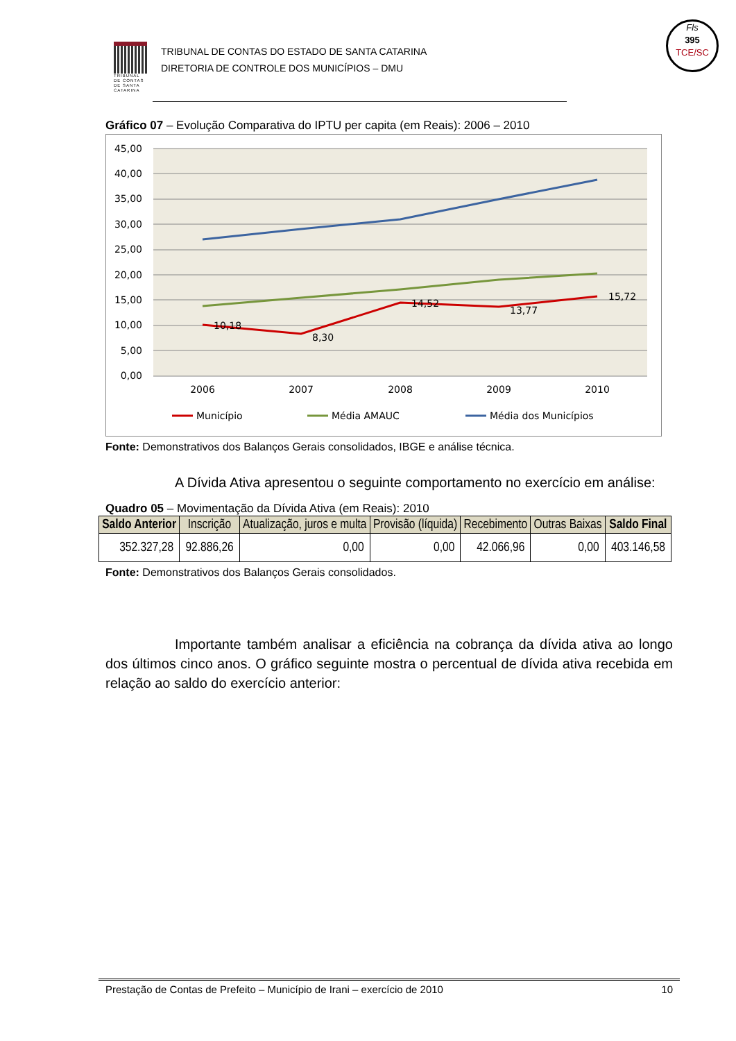Fls
395
TCE/SC
TRIBUNAL DE CONTAS DE SANTA CATARINA
TRIBUNAL DE CONTAS DO ESTADO DE SANTA CATARINA
DIRETORIA DE CONTROLE DOS MUNICÍPIOS – DMU
Gráfico 07 – Evolução Comparativa do IPTU per capita (em Reais): 2006 – 2010
45,00
40,00
35,00
30,00
25,00
20,00
15,00
10,00
5,00
0,00
2006
2007
2008
2009
2010
10,18
8,30
14,52
13,77
15,72
Município
Média AMAUC
Média dos Municípios
Fonte: Demonstrativos dos Balanços Gerais consolidados, IBGE e análise técnica.
A Dívida Ativa apresentou o seguinte comportamento no exercício em análise:
Quadro 05 – Movimentação da Dívida Ativa (em Reais): 2010
| Saldo Anterior | Inscrição | Atualização, juros e multa | Provisão (líquida) | Recebimento | Outras Baixas | Saldo Final |
| --- | --- | --- | --- | --- | --- | --- |
| 352.327,28 | 92.886,26 | 0,00 | 0,00 | 42.066,96 | 0,00 | 403.146,58 |
Fonte: Demonstrativos dos Balanços Gerais consolidados.
Importante também analisar a eficiência na cobrança da dívida ativa ao longo dos últimos cinco anos. O gráfico seguinte mostra o percentual de dívida ativa recebida em relação ao saldo do exercício anterior:
Prestação de Contas de Prefeito – Município de Irani – exercício de 2010 10